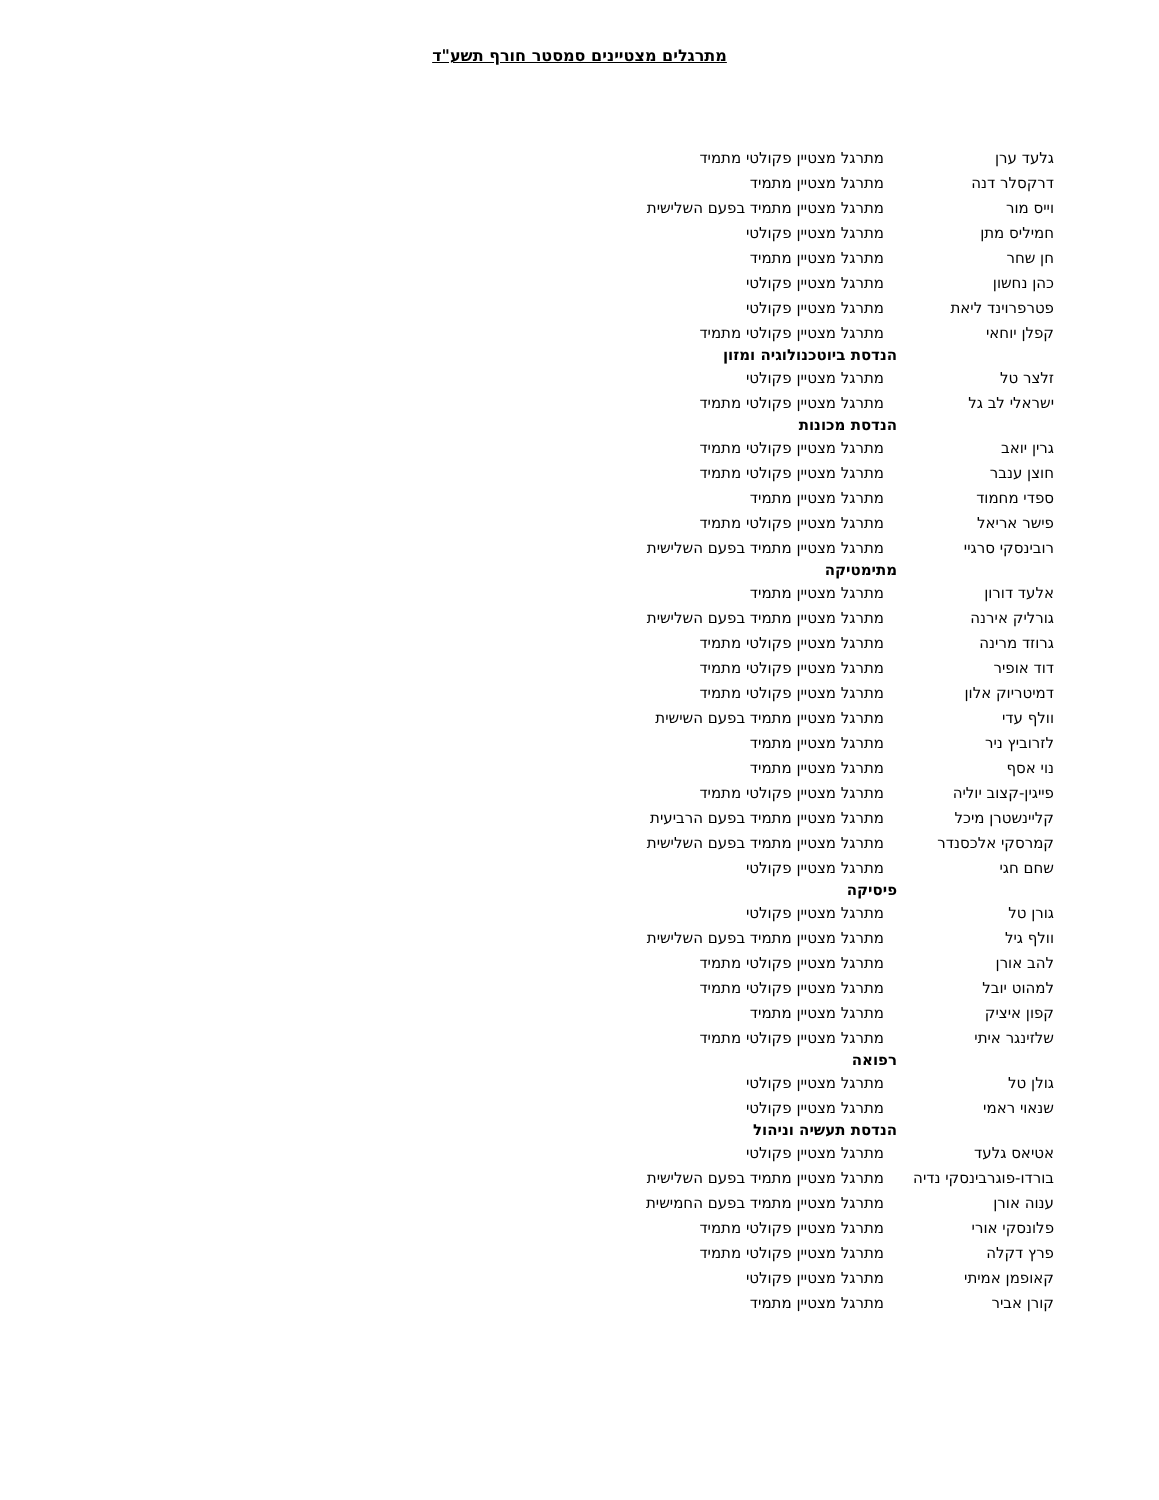מתרגלים מצטיינים סמסטר חורף תשע"ד
| גלעד ערן | מתרגל מצטיין פקולטי מתמיד |
| דרקסלר דנה | מתרגל מצטיין מתמיד |
| וייס מור | מתרגל מצטיין מתמיד בפעם השלישית |
| חמיליס מתן | מתרגל מצטיין פקולטי |
| חן שחר | מתרגל מצטיין מתמיד |
| כהן נחשון | מתרגל מצטיין פקולטי |
| פטרפרוינד ליאת | מתרגל מצטיין פקולטי |
| קפלן יוחאי | מתרגל מצטיין פקולטי מתמיד |
| הנדסת ביוטכנולוגיה ומזון | |
| זלצר טל | מתרגל מצטיין פקולטי |
| ישראלי לב גל | מתרגל מצטיין פקולטי מתמיד |
| הנדסת מכונות | |
| גרין יואב | מתרגל מצטיין פקולטי מתמיד |
| חוצן ענבר | מתרגל מצטיין פקולטי מתמיד |
| ספדי מחמוד | מתרגל מצטיין מתמיד |
| פישר אריאל | מתרגל מצטיין פקולטי מתמיד |
| רובינסקי סרגיי | מתרגל מצטיין מתמיד בפעם השלישית |
| מתימטיקה | |
| אלעד דורון | מתרגל מצטיין מתמיד |
| גורליק אירנה | מתרגל מצטיין מתמיד בפעם השלישית |
| גרוזד מרינה | מתרגל מצטיין פקולטי מתמיד |
| דוד אופיר | מתרגל מצטיין פקולטי מתמיד |
| דמיטריוק אלון | מתרגל מצטיין פקולטי מתמיד |
| וולף עדי | מתרגל מצטיין מתמיד בפעם השישית |
| לזרוביץ ניר | מתרגל מצטיין מתמיד |
| נוי אסף | מתרגל מצטיין מתמיד |
| פייגין-קצוב יוליה | מתרגל מצטיין פקולטי מתמיד |
| קליינשטרן מיכל | מתרגל מצטיין מתמיד בפעם הרביעית |
| קמרסקי אלכסנדר | מתרגל מצטיין מתמיד בפעם השלישית |
| שחם חגי | מתרגל מצטיין פקולטי |
| פיסיקה | |
| גורן טל | מתרגל מצטיין פקולטי |
| וולף גיל | מתרגל מצטיין מתמיד בפעם השלישית |
| להב אורן | מתרגל מצטיין פקולטי מתמיד |
| למהוט יובל | מתרגל מצטיין פקולטי מתמיד |
| קפון איציק | מתרגל מצטיין מתמיד |
| שלזינגר איתי | מתרגל מצטיין פקולטי מתמיד |
| רפואה | |
| גולן טל | מתרגל מצטיין פקולטי |
| שנאוי ראמי | מתרגל מצטיין פקולטי |
| הנדסת תעשיה וניהול | |
| אטיאס גלעד | מתרגל מצטיין פקולטי |
| בורדו-פוגרבינסקי נדיה | מתרגל מצטיין מתמיד בפעם השלישית |
| ענוה אורן | מתרגל מצטיין מתמיד בפעם החמישית |
| פלונסקי אורי | מתרגל מצטיין פקולטי מתמיד |
| פרץ דקלה | מתרגל מצטיין פקולטי מתמיד |
| קאופמן אמיתי | מתרגל מצטיין פקולטי |
| קורן אביר | מתרגל מצטיין מתמיד |